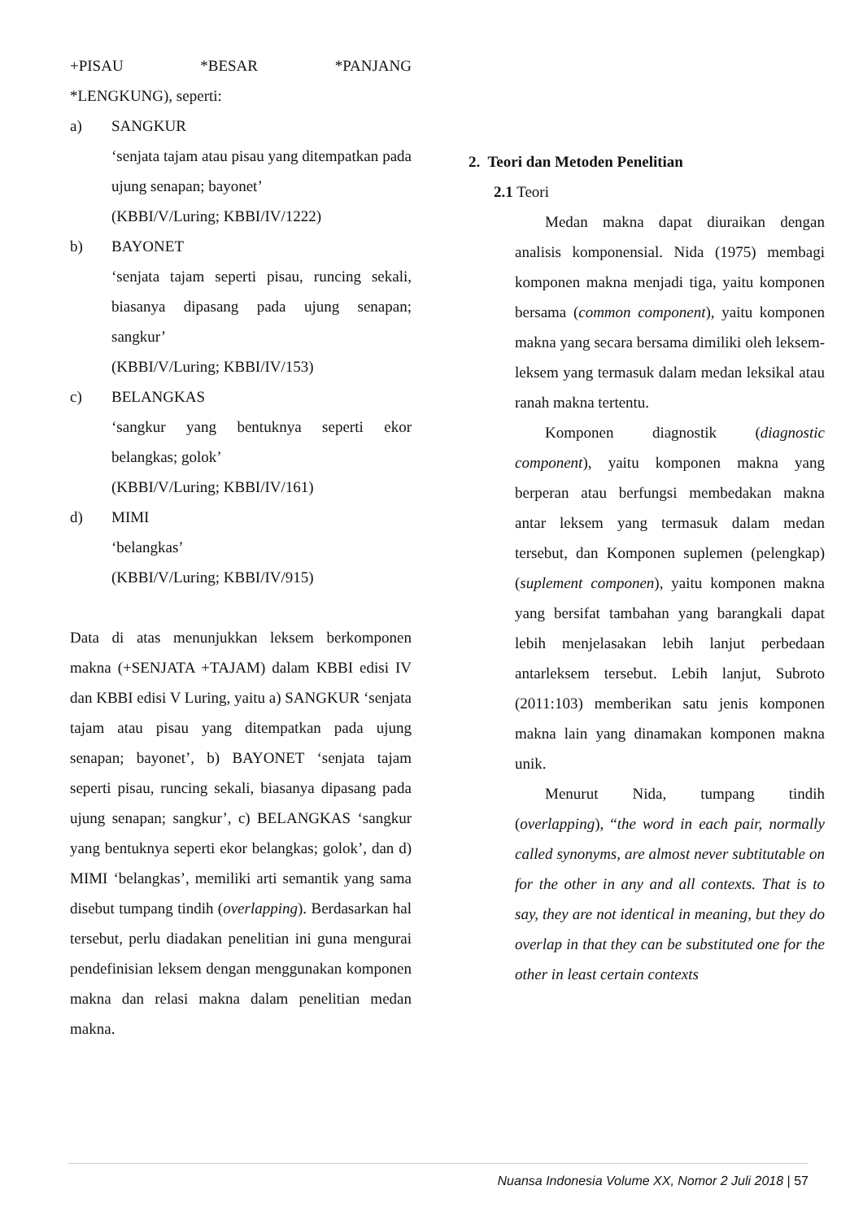+PISAU *BESAR *PANJANG
*LENGKUNG), seperti:
a) SANGKUR
‘senjata tajam atau pisau yang ditempatkan pada ujung senapan; bayonet’
(KBBI/V/Luring; KBBI/IV/1222)
b) BAYONET
‘senjata tajam seperti pisau, runcing sekali, biasanya dipasang pada ujung senapan; sangkur’
(KBBI/V/Luring; KBBI/IV/153)
c) BELANGKAS
‘sangkur yang bentuknya seperti ekor belangkas; golok’
(KBBI/V/Luring; KBBI/IV/161)
d) MIMI
‘belangkas’
(KBBI/V/Luring; KBBI/IV/915)
Data di atas menunjukkan leksem berkomponen makna (+SENJATA +TAJAM) dalam KBBI edisi IV dan KBBI edisi V Luring, yaitu a) SANGKUR ‘senjata tajam atau pisau yang ditempatkan pada ujung senapan; bayonet’, b) BAYONET ‘senjata tajam seperti pisau, runcing sekali, biasanya dipasang pada ujung senapan; sangkur’, c) BELANGKAS ‘sangkur yang bentuknya seperti ekor belangkas; golok’, dan d) MIMI ‘belangkas’, memiliki arti semantik yang sama disebut tumpang tindih (overlapping). Berdasarkan hal tersebut, perlu diadakan penelitian ini guna mengurai pendefinisian leksem dengan menggunakan komponen makna dan relasi makna dalam penelitian medan makna.
2. Teori dan Metoden Penelitian
2.1 Teori
Medan makna dapat diuraikan dengan analisis komponensial. Nida (1975) membagi komponen makna menjadi tiga, yaitu komponen bersama (common component), yaitu komponen makna yang secara bersama dimiliki oleh leksem-leksem yang termasuk dalam medan leksikal atau ranah makna tertentu.
Komponen diagnostik (diagnostic component), yaitu komponen makna yang berperan atau berfungsi membedakan makna antar leksem yang termasuk dalam medan tersebut, dan Komponen suplemen (pelengkap) (suplement componen), yaitu komponen makna yang bersifat tambahan yang barangkali dapat lebih menjelasakan lebih lanjut perbedaan antarleksem tersebut. Lebih lanjut, Subroto (2011:103) memberikan satu jenis komponen makna lain yang dinamakan komponen makna unik.
Menurut Nida, tumpang tindih (overlapping), “the word in each pair, normally called synonyms, are almost never subtitutable on for the other in any and all contexts. That is to say, they are not identical in meaning, but they do overlap in that they can be substituted one for the other in least certain contexts
Nuansa Indonesia Volume XX, Nomor 2 Juli 2018 | 57